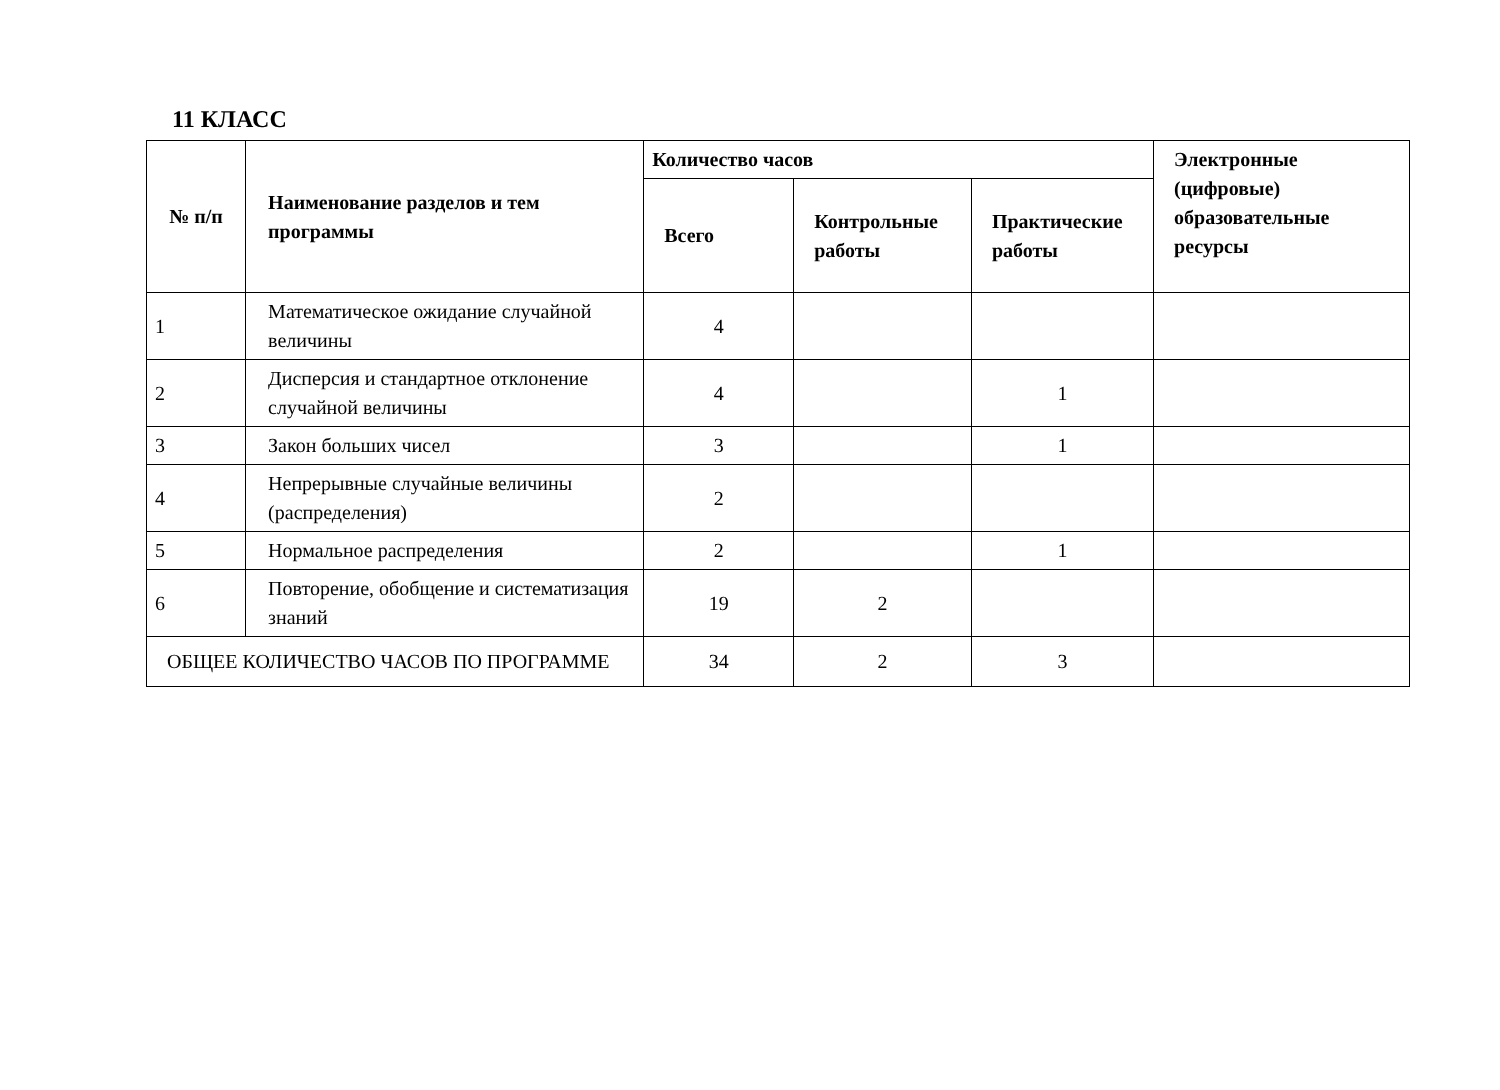11 КЛАСС
| № п/п | Наименование разделов и тем программы | Количество часов | | | Электронные (цифровые) образовательные ресурсы |
| --- | --- | --- | --- | --- | --- |
| | | Всего | Контрольные работы | Практические работы | |
| 1 | Математическое ожидание случайной величины | 4 | | | |
| 2 | Дисперсия и стандартное отклонение случайной величины | 4 | | 1 | |
| 3 | Закон больших чисел | 3 | | 1 | |
| 4 | Непрерывные случайные величины (распределения) | 2 | | | |
| 5 | Нормальное распределения | 2 | | 1 | |
| 6 | Повторение, обобщение и систематизация знаний | 19 | 2 | | |
| ОБЩЕЕ КОЛИЧЕСТВО ЧАСОВ ПО ПРОГРАММЕ | | 34 | 2 | 3 | |